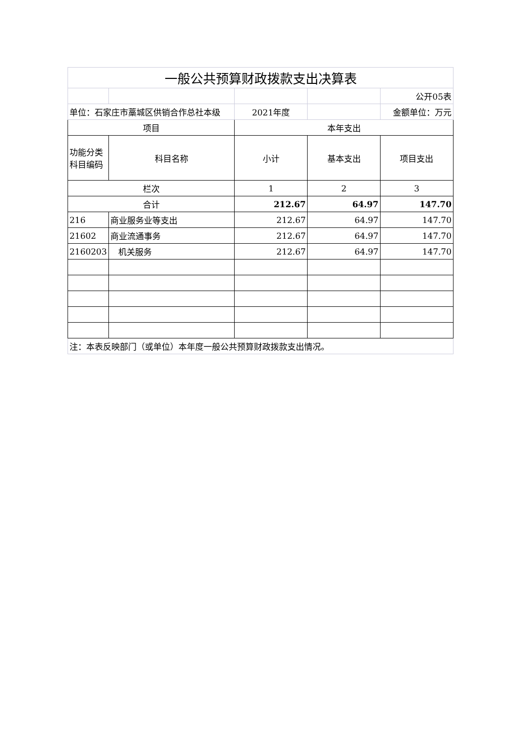| 一般公共预算财政拨款支出决算表 | | | | |
| | | | | 公开05表 |
| 单位：石家庄市藁城区供销合作总社本级 | | 2021年度 | | 金额单位：万元 |
| 项目 | | 本年支出 | | |
| 功能分类科目编码 | 科目名称 | 小计 | 基本支出 | 项目支出 |
| 栏次 | | 1 | 2 | 3 |
| 合计 | | 212.67 | 64.97 | 147.70 |
| 216 | 商业服务业等支出 | 212.67 | 64.97 | 147.70 |
| 21602 | 商业流通事务 | 212.67 | 64.97 | 147.70 |
| 2160203 | 机关服务 | 212.67 | 64.97 | 147.70 |
| 注：本表反映部门（或单位）本年度一般公共预算财政拨款支出情况。 | | | | |